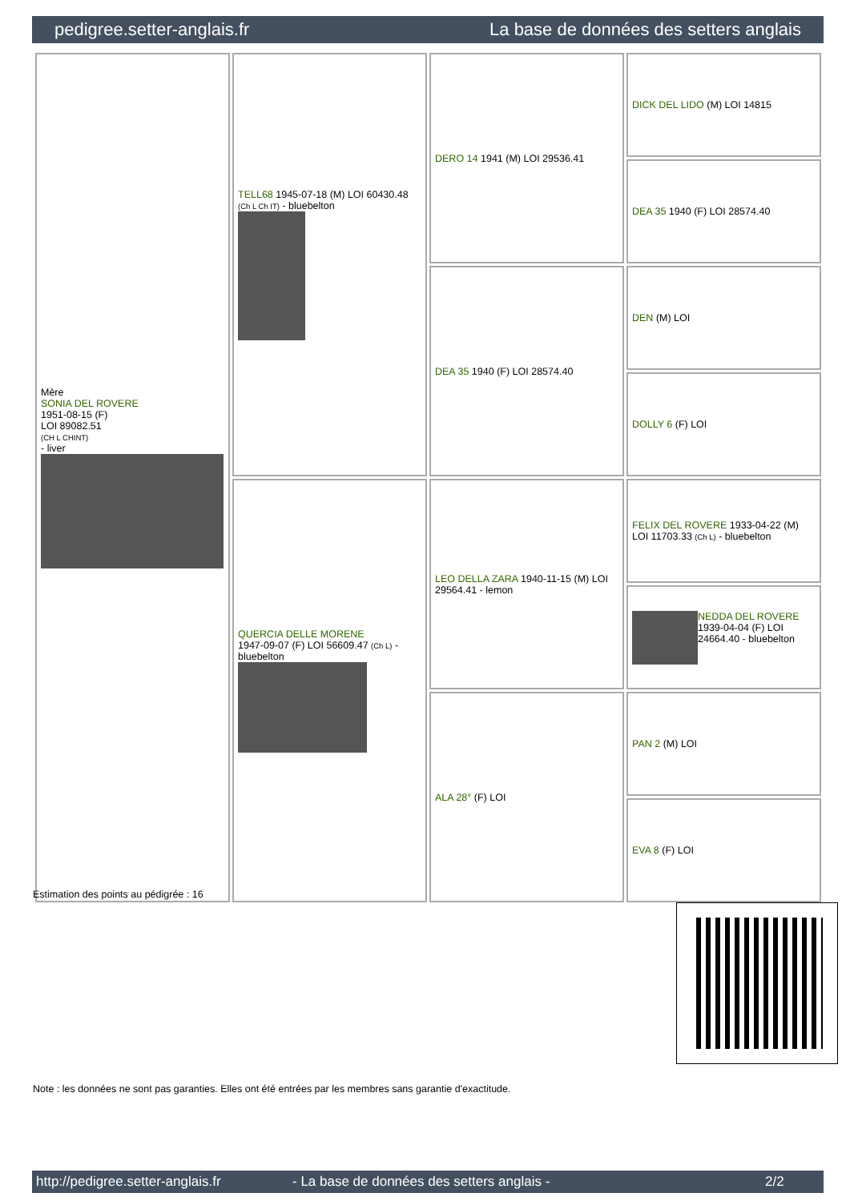pedigree.setter-anglais.fr La base de données des setters anglais
| Mère SONIA DEL ROVERE 1951-08-15 (F) LOI 89082.51 (CH L CHINT) - liver | TELL68 1945-07-18 (M) LOI 60430.48 (Ch L Ch IT) - bluebelton | DERO 14 1941 (M) LOI 29536.41 | DICK DEL LIDO (M) LOI 14815 |
| | | | DEA 35 1940 (F) LOI 28574.40 |
| | | DEA 35 1940 (F) LOI 28574.40 | DEN (M) LOI |
| | | | DOLLY 6 (F) LOI |
| | QUERCIA DELLE MORENE 1947-09-07 (F) LOI 56609.47 (Ch L) - bluebelton | LEO DELLA ZARA 1940-11-15 (M) LOI 29564.41 - lemon | FELIX DEL ROVERE 1933-04-22 (M) LOI 11703.33 (Ch L) - bluebelton |
| | | | NEDDA DEL ROVERE 1939-04-04 (F) LOI 24664.40 - bluebelton |
| | | ALA 28° (F) LOI | PAN 2 (M) LOI |
| | | | EVA 8 (F) LOI |
Estimation des points au pédigrée : 16
Note : les données ne sont pas garanties. Elles ont été entrées par les membres sans garantie d'exactitude.
http://pedigree.setter-anglais.fr - La base de données des setters anglais - 2/2